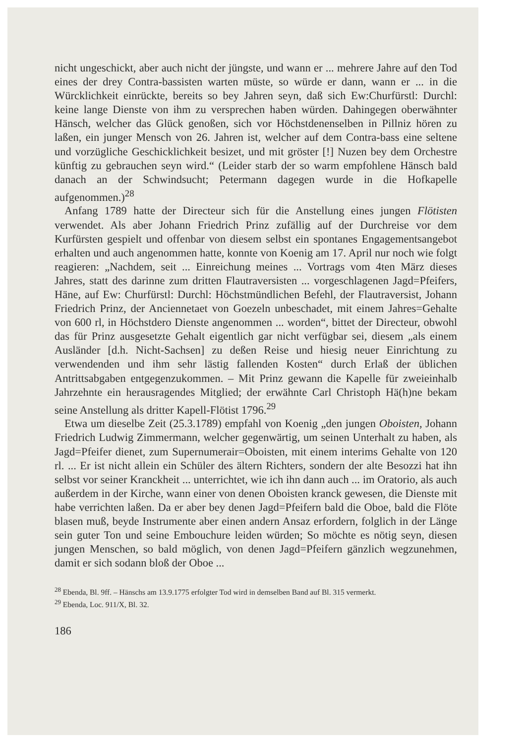nicht ungeschickt, aber auch nicht der jüngste, und wann er ... mehrere Jahre auf den Tod eines der drey Contra-bassisten warten müste, so würde er dann, wann er ... in die Würcklichkeit einrückte, bereits so bey Jahren seyn, daß sich Ew:Churfürstl: Durchl: keine lange Dienste von ihm zu versprechen haben würden. Dahingegen oberwähnter Hänsch, welcher das Glück genoßen, sich vor Höchstdenenselben in Pillniz hören zu laßen, ein junger Mensch von 26. Jahren ist, welcher auf dem Contra-bass eine seltene und vorzügliche Geschicklichkeit besizet, und mit gröster [!] Nuzen bey dem Orchestre künftig zu gebrauchen seyn wird.“ (Leider starb der so warm empfohlene Hänsch bald danach an der Schwindsucht; Petermann dagegen wurde in die Hofkapelle aufgenommen.)<sup>28</sup>
Anfang 1789 hatte der Directeur sich für die Anstellung eines jungen Flötisten verwendet. Als aber Johann Friedrich Prinz zufällig auf der Durchreise vor dem Kurfürsten gespielt und offenbar von diesem selbst ein spontanes Engagementsangebot erhalten und auch angenommen hatte, konnte von Koenig am 17. April nur noch wie folgt reagieren: „Nachdem, seit ... Einreichung meines ... Vortrags vom 4ten März dieses Jahres, statt des darinne zum dritten Flautraversisten ... vorgeschlagenen Jagd=Pfeifers, Häne, auf Ew: Churfürstl: Durchl: Höchstmündlichen Befehl, der Flautraversist, Johann Friedrich Prinz, der Anciennetaet von Goezeln unbeschadet, mit einem Jahres=Gehalte von 600 rl, in Höchstdero Dienste angenommen ... worden“, bittet der Directeur, obwohl das für Prinz ausgesetzte Gehalt eigentlich gar nicht verfügbar sei, diesem „als einem Ausländer [d.h. Nicht-Sachsen] zu deßen Reise und hiesig neuer Einrichtung zu verwendenden und ihm sehr lästig fallenden Kosten“ durch Erlaß der üblichen Antrittsabgaben entgegenzukommen. – Mit Prinz gewann die Kapelle für zweieinhalb Jahrzehnte ein herausragendes Mitglied; der erwähnte Carl Christoph Hä(h)ne bekam seine Anstellung als dritter Kapell-Flötist 1796.<sup>29</sup>
Etwa um dieselbe Zeit (25.3.1789) empfahl von Koenig „den jungen Oboisten, Johann Friedrich Ludwig Zimmermann, welcher gegenwärtig, um seinen Unterhalt zu haben, als Jagd=Pfeifer dienet, zum Supernumerair=Oboisten, mit einem interims Gehalte von 120 rl. ... Er ist nicht allein ein Schüler des ältern Richters, sondern der alte Besozzi hat ihn selbst vor seiner Kranckheit ... unterrichtet, wie ich ihn dann auch ... im Oratorio, als auch außerdem in der Kirche, wann einer von denen Oboisten kranck gewesen, die Dienste mit habe verrichten laßen. Da er aber bey denen Jagd=Pfeifern bald die Oboe, bald die Flöte blasen muß, beyde Instrumente aber einen andern Ansaz erfordern, folglich in der Länge sein guter Ton und seine Embouchure leiden würden; So möchte es nötig seyn, diesen jungen Menschen, so bald möglich, von denen Jagd=Pfeifern gänzlich wegzunehmen, damit er sich sodann bloß der Oboe ...
<sup>28</sup> Ebenda, Bl. 9ff. – Hänschs am 13.9.1775 erfolgter Tod wird in demselben Band auf Bl. 315 vermerkt.
<sup>29</sup> Ebenda, Loc. 911/X, Bl. 32.
186